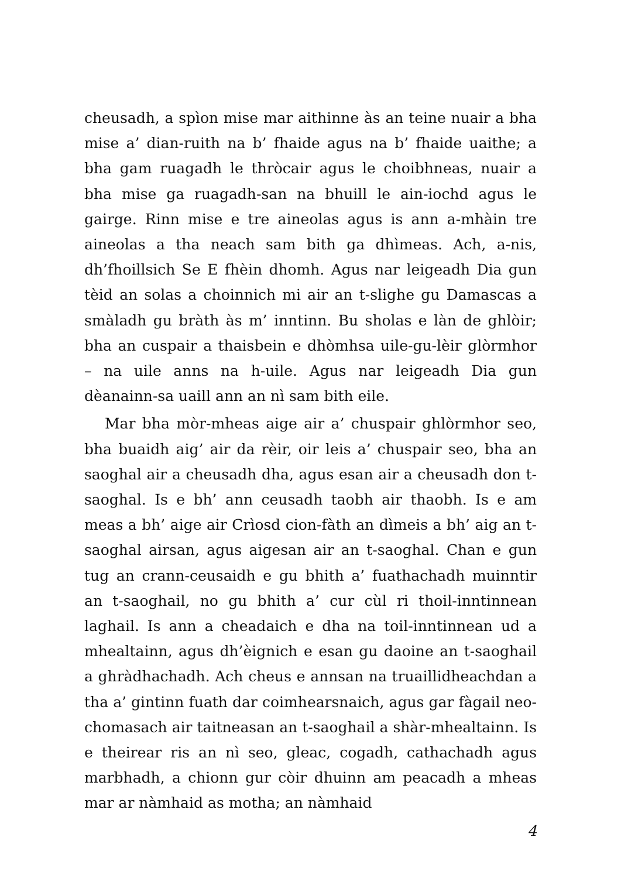cheusadh, a spìon mise mar aithinne às an teine nuair a bha mise a’ dian-ruith na b’ fhaide agus na b’ fhaide uaithe; a bha gam ruagadh le thròcair agus le choibhneas, nuair a bha mise ga ruagadh-san na bhuill le ain-iochd agus le gairge. Rinn mise e tre aineolas agus is ann a-mhàin tre aineolas a tha neach sam bith ga dhìmeas. Ach, a-nis, dh’fhoillsich Se E fhèin dhomh. Agus nar leigeadh Dia gun tèid an solas a choinnich mi air an t-slighe gu Damascas a smàladh gu bràth às m’ inntinn. Bu sholas e làn de ghlòir; bha an cuspair a thaisbein e dhòmhsa uile-gu-lèir glòrmhor – na uile anns na h-uile. Agus nar leigeadh Dia gun dèanainn-sa uaill ann an nì sam bith eile.
Mar bha mòr-mheas aige air a’ chuspair ghlòrmhor seo, bha buaidh aig’ air da rèir, oir leis a’ chuspair seo, bha an saoghal air a cheusadh dha, agus esan air a cheusadh don t-saoghal. Is e bh’ ann ceusadh taobh air thaobh. Is e am meas a bh’ aige air Crìosd cion-fàth an dìmeis a bh’ aig an t-saoghal airsan, agus aigesan air an t-saoghal. Chan e gun tug an crann-ceusaidh e gu bhith a’ fuathachadh muinntir an t-saoghail, no gu bhith a’ cur cùl ri thoil-inntinnean laghail. Is ann a cheadaich e dha na toil-inntinnean ud a mhealtainn, agus dh’èignich e esan gu daoine an t-saoghail a ghràdhachadh. Ach cheus e annsan na truaillidheachdan a tha a’ gintinn fuath dar coimhearsnaich, agus gar fàgail neo-chomasach air taitneasan an t-saoghail a shàr-mhealtainn. Is e theirear ris an nì seo, gleac, cogadh, cathachadh agus marbhadh, a chionn gur còir dhuinn am peacadh a mheas mar ar nàmhaid as motha; an nàmhaid
4